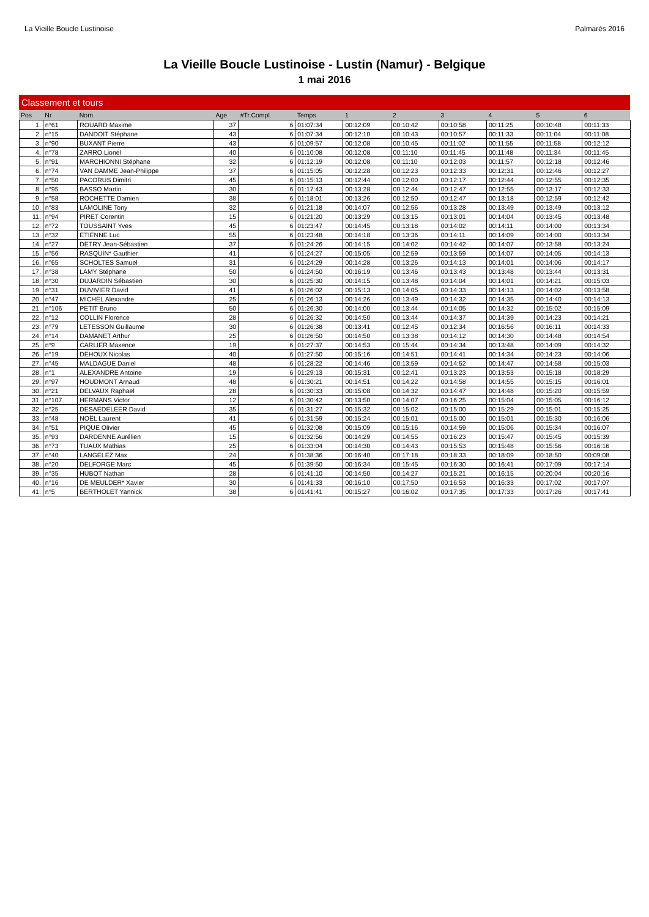La Vieille Boucle Lustinoise Palmarès 2016
La Vieille Boucle Lustinoise - Lustin (Namur) - Belgique
1 mai 2016
| Classement et tours | | | | | | | | | | | |
| --- | --- | --- | --- | --- | --- | --- | --- | --- | --- | --- | --- |
| Pos | Nr | Nom | Age | #Tr.Compl. | Temps | 1 | 2 | 3 | 4 | 5 | 6 |
| 1. | n°61 | ROUARD Maxime | 37 | 6 | 01:07:34 | 00:12:09 | 00:10:42 | 00:10:58 | 00:11:25 | 00:10:48 | 00:11:33 |
| 2. | n°15 | DANDOIT Stéphane | 43 | 6 | 01:07:34 | 00:12:10 | 00:10:43 | 00:10:57 | 00:11:33 | 00:11:04 | 00:11:08 |
| 3. | n°90 | BUXANT Pierre | 43 | 6 | 01:09:57 | 00:12:08 | 00:10:45 | 00:11:02 | 00:11:55 | 00:11:58 | 00:12:12 |
| 4. | n°78 | ZARRO Lionel | 40 | 6 | 01:10:08 | 00:12:08 | 00:11:10 | 00:11:45 | 00:11:48 | 00:11:34 | 00:11:45 |
| 5. | n°91 | MARCHIONNI Stéphane | 32 | 6 | 01:12:19 | 00:12:08 | 00:11:10 | 00:12:03 | 00:11:57 | 00:12:18 | 00:12:46 |
| 6. | n°74 | VAN DAMME Jean-Philippe | 37 | 6 | 01:15:05 | 00:12:28 | 00:12:23 | 00:12:33 | 00:12:31 | 00:12:46 | 00:12:27 |
| 7. | n°50 | PACORUS Dimitri | 45 | 6 | 01:15:13 | 00:12:44 | 00:12:00 | 00:12:17 | 00:12:44 | 00:12:55 | 00:12:35 |
| 8. | n°95 | BASSO Martin | 30 | 6 | 01:17:43 | 00:13:28 | 00:12:44 | 00:12:47 | 00:12:55 | 00:13:17 | 00:12:33 |
| 9. | n°58 | ROCHETTE Damien | 38 | 6 | 01:18:01 | 00:13:26 | 00:12:50 | 00:12:47 | 00:13:18 | 00:12:59 | 00:12:42 |
| 10. | n°83 | LAMOLINE Tony | 32 | 6 | 01:21:18 | 00:14:07 | 00:12:56 | 00:13:28 | 00:13:49 | 00:13:49 | 00:13:12 |
| 11. | n°94 | PIRET Corentin | 15 | 6 | 01:21:20 | 00:13:29 | 00:13:15 | 00:13:01 | 00:14:04 | 00:13:45 | 00:13:48 |
| 12. | n°72 | TOUSSAINT Yves | 45 | 6 | 01:23:47 | 00:14:45 | 00:13:18 | 00:14:02 | 00:14:11 | 00:14:00 | 00:13:34 |
| 13. | n°32 | ETIENNE Luc | 55 | 6 | 01:23:48 | 00:14:18 | 00:13:36 | 00:14:11 | 00:14:09 | 00:14:00 | 00:13:34 |
| 14. | n°27 | DETRY Jean-Sébastien | 37 | 6 | 01:24:26 | 00:14:15 | 00:14:02 | 00:14:42 | 00:14:07 | 00:13:58 | 00:13:24 |
| 15. | n°56 | RASQUIN* Gauthier | 41 | 6 | 01:24:27 | 00:15:05 | 00:12:59 | 00:13:59 | 00:14:07 | 00:14:05 | 00:14:13 |
| 16. | n°65 | SCHOLTES Samuel | 31 | 6 | 01:24:29 | 00:14:28 | 00:13:26 | 00:14:13 | 00:14:01 | 00:14:06 | 00:14:17 |
| 17. | n°38 | LAMY Stéphane | 50 | 6 | 01:24:50 | 00:16:19 | 00:13:46 | 00:13:43 | 00:13:48 | 00:13:44 | 00:13:31 |
| 18. | n°30 | DUJARDIN Sébastien | 30 | 6 | 01:25:30 | 00:14:15 | 00:13:48 | 00:14:04 | 00:14:01 | 00:14:21 | 00:15:03 |
| 19. | n°31 | DUVIVIER David | 41 | 6 | 01:26:02 | 00:15:13 | 00:14:05 | 00:14:33 | 00:14:13 | 00:14:02 | 00:13:58 |
| 20. | n°47 | MICHEL Alexandre | 25 | 6 | 01:26:13 | 00:14:26 | 00:13:49 | 00:14:32 | 00:14:35 | 00:14:40 | 00:14:13 |
| 21. | n°106 | PETIT Bruno | 50 | 6 | 01:26:30 | 00:14:00 | 00:13:44 | 00:14:05 | 00:14:32 | 00:15:02 | 00:15:09 |
| 22. | n°12 | COLLIN Florence | 28 | 6 | 01:26:32 | 00:14:50 | 00:13:44 | 00:14:37 | 00:14:39 | 00:14:23 | 00:14:21 |
| 23. | n°79 | LETESSON Guillaume | 30 | 6 | 01:26:38 | 00:13:41 | 00:12:45 | 00:12:34 | 00:16:56 | 00:16:11 | 00:14:33 |
| 24. | n°14 | DAMANET Arthur | 25 | 6 | 01:26:50 | 00:14:50 | 00:13:38 | 00:14:12 | 00:14:30 | 00:14:48 | 00:14:54 |
| 25. | n°9 | CARLIER Maxence | 19 | 6 | 01:27:37 | 00:14:53 | 00:15:44 | 00:14:34 | 00:13:48 | 00:14:09 | 00:14:32 |
| 26. | n°19 | DEHOUX Nicolas | 40 | 6 | 01:27:50 | 00:15:16 | 00:14:51 | 00:14:41 | 00:14:34 | 00:14:23 | 00:14:06 |
| 27. | n°45 | MALDAGUE Daniel | 48 | 6 | 01:28:22 | 00:14:46 | 00:13:59 | 00:14:52 | 00:14:47 | 00:14:58 | 00:15:03 |
| 28. | n°1 | ALEXANDRE Antoine | 19 | 6 | 01:29:13 | 00:15:31 | 00:12:41 | 00:13:23 | 00:13:53 | 00:15:18 | 00:18:29 |
| 29. | n°97 | HOUDMONT Arnaud | 48 | 6 | 01:30:21 | 00:14:51 | 00:14:22 | 00:14:58 | 00:14:55 | 00:15:15 | 00:16:01 |
| 30. | n°21 | DELVAUX Raphael | 28 | 6 | 01:30:33 | 00:15:08 | 00:14:32 | 00:14:47 | 00:14:48 | 00:15:20 | 00:15:59 |
| 31. | n°107 | HERMANS Victor | 12 | 6 | 01:30:42 | 00:13:50 | 00:14:07 | 00:16:25 | 00:15:04 | 00:15:05 | 00:16:12 |
| 32. | n°25 | DESAEDELEER David | 35 | 6 | 01:31:27 | 00:15:32 | 00:15:02 | 00:15:00 | 00:15:29 | 00:15:01 | 00:15:25 |
| 33. | n°48 | NOËL Laurent | 41 | 6 | 01:31:59 | 00:15:24 | 00:15:01 | 00:15:00 | 00:15:01 | 00:15:30 | 00:16:06 |
| 34. | n°51 | PIQUE Olivier | 45 | 6 | 01:32:08 | 00:15:09 | 00:15:16 | 00:14:59 | 00:15:06 | 00:15:34 | 00:16:07 |
| 35. | n°93 | DARDENNE Aurélien | 15 | 6 | 01:32:56 | 00:14:29 | 00:14:55 | 00:16:23 | 00:15:47 | 00:15:45 | 00:15:39 |
| 36. | n°73 | TUAUX Mathias | 25 | 6 | 01:33:04 | 00:14:30 | 00:14:43 | 00:15:53 | 00:15:48 | 00:15:56 | 00:16:16 |
| 37. | n°40 | LANGELEZ Max | 24 | 6 | 01:38:36 | 00:16:40 | 00:17:18 | 00:18:33 | 00:18:09 | 00:18:50 | 00:09:08 |
| 38. | n°20 | DELFORGE Marc | 45 | 6 | 01:39:50 | 00:16:34 | 00:15:45 | 00:16:30 | 00:16:41 | 00:17:09 | 00:17:14 |
| 39. | n°35 | HUBOT Nathan | 28 | 6 | 01:41:10 | 00:14:50 | 00:14:27 | 00:15:21 | 00:16:15 | 00:20:04 | 00:20:16 |
| 40. | n°16 | DE MEULDER* Xavier | 30 | 6 | 01:41:33 | 00:16:10 | 00:17:50 | 00:16:53 | 00:16:33 | 00:17:02 | 00:17:07 |
| 41. | n°5 | BERTHOLET Yannick | 38 | 6 | 01:41:41 | 00:15:27 | 00:16:02 | 00:17:35 | 00:17:33 | 00:17:26 | 00:17:41 |